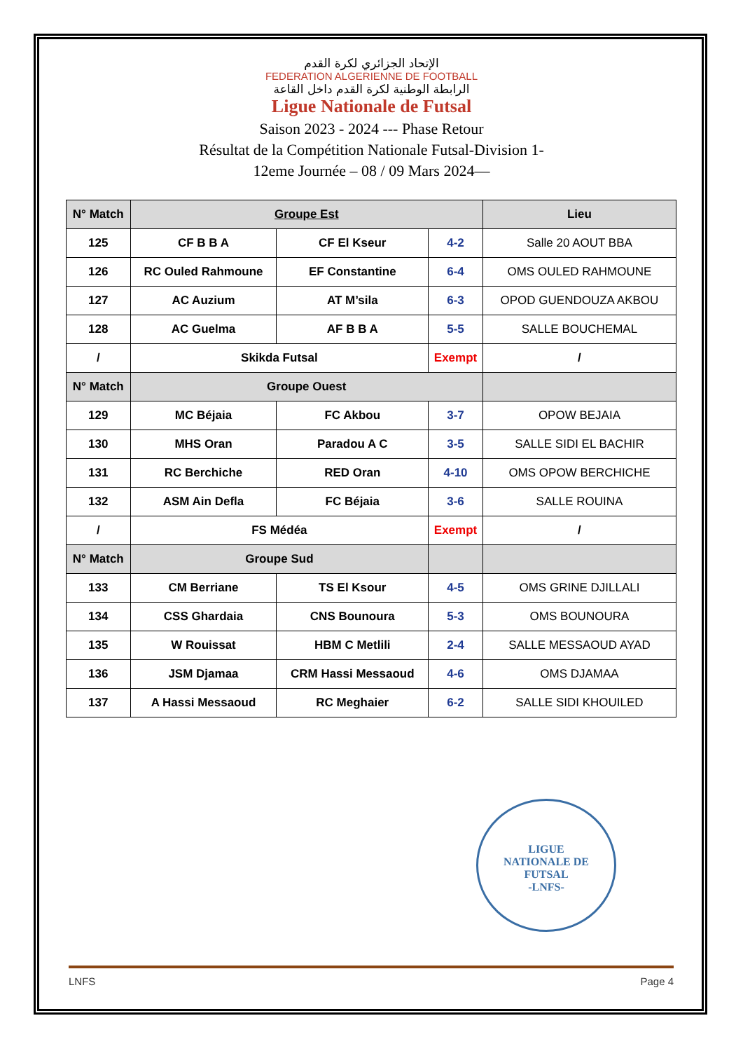الإتحاد الجزائري لكرة القدم
FEDERATION ALGERIENNE DE FOOTBALL
الرابطة الوطنية لكرة القدم داخل القاعة
Ligue Nationale de Futsal
Saison 2023 - 2024 --- Phase Retour
Résultat de la Compétition Nationale Futsal-Division 1-
12eme Journée – 08 / 09 Mars 2024—
| N° Match | Groupe Est | | | Lieu |
| --- | --- | --- | --- | --- |
| 125 | CF B B A | CF El Kseur | 4-2 | Salle 20 AOUT BBA |
| 126 | RC Ouled Rahmoune | EF Constantine | 6-4 | OMS OULED RAHMOUNE |
| 127 | AC Auzium | AT M’sila | 6-3 | OPOD GUENDOUZA AKBOU |
| 128 | AC Guelma | AF B B A | 5-5 | SALLE BOUCHEMAL |
| / | Skikda Futsal | | Exempt | / |
| N° Match | Groupe Ouest | | | |
| 129 | MC Béjaia | FC Akbou | 3-7 | OPOW BEJAIA |
| 130 | MHS Oran | Paradou A C | 3-5 | SALLE SIDI EL BACHIR |
| 131 | RC Berchiche | RED Oran | 4-10 | OMS OPOW BERCHICHE |
| 132 | ASM Ain Defla | FC Béjaia | 3-6 | SALLE ROUINA |
| / | FS Médéa | | Exempt | / |
| N° Match | Groupe Sud | | | |
| 133 | CM Berriane | TS El Ksour | 4-5 | OMS GRINE DJILLALI |
| 134 | CSS Ghardaia | CNS Bounoura | 5-3 | OMS BOUNOURA |
| 135 | W Rouissat | HBM C Metlili | 2-4 | SALLE MESSAOUD AYAD |
| 136 | JSM Djamaa | CRM Hassi Messaoud | 4-6 | OMS DJAMAA |
| 137 | A Hassi Messaoud | RC Meghaier | 6-2 | SALLE SIDI KHOUILED |
LIGUE
NATIONALE DE
FUTSAL
-LNFS-
LNFS Page 4